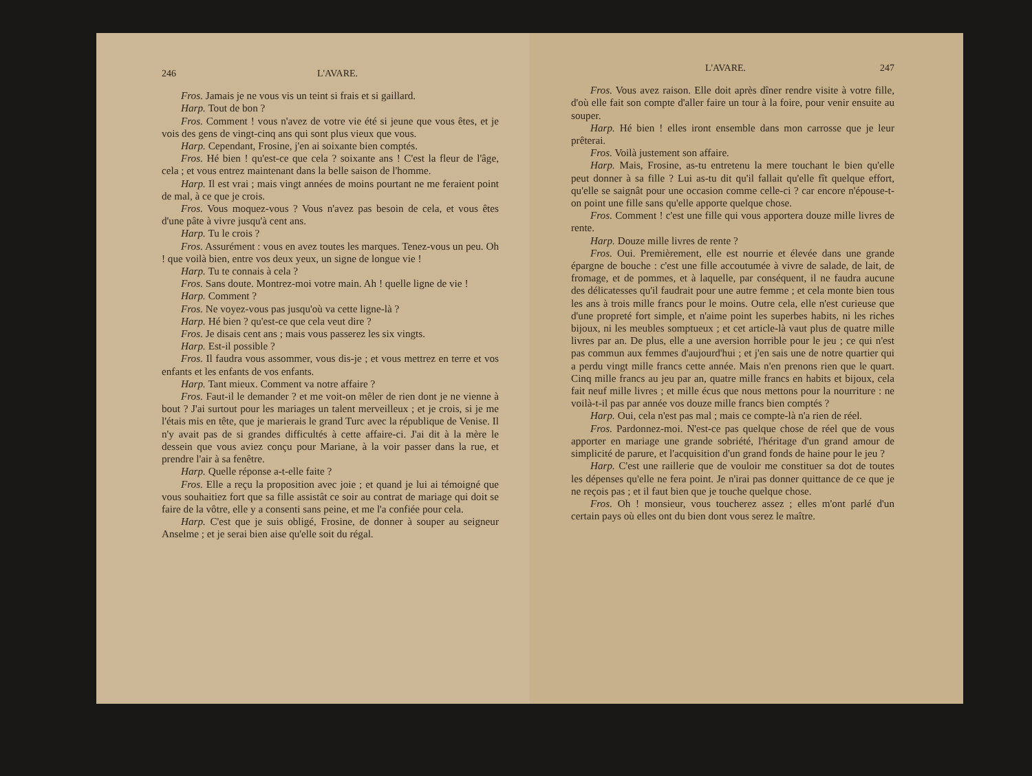246 L'AVARE.
Fros. Jamais je ne vous vis un teint si frais et si gaillard.
Harp. Tout de bon ?
Fros. Comment ! vous n'avez de votre vie été si jeune que vous êtes, et je vois des gens de vingt-cinq ans qui sont plus vieux que vous.
Harp. Cependant, Frosine, j'en ai soixante bien comptés.
Fros. Hé bien ! qu'est-ce que cela ? soixante ans ! C'est la fleur de l'âge, cela ; et vous entrez maintenant dans la belle saison de l'homme.
Harp. Il est vrai ; mais vingt années de moins pourtant ne me feraient point de mal, à ce que je crois.
Fros. Vous moquez-vous ? Vous n'avez pas besoin de cela, et vous êtes d'une pâte à vivre jusqu'à cent ans.
Harp. Tu le crois ?
Fros. Assurément : vous en avez toutes les marques. Tenez-vous un peu. Oh ! que voilà bien, entre vos deux yeux, un signe de longue vie !
Harp. Tu te connais à cela ?
Fros. Sans doute. Montrez-moi votre main. Ah ! quelle ligne de vie !
Harp. Comment ?
Fros. Ne voyez-vous pas jusqu'où va cette ligne-là ?
Harp. Hé bien ? qu'est-ce que cela veut dire ?
Fros. Je disais cent ans ; mais vous passerez les six vingts.
Harp. Est-il possible ?
Fros. Il faudra vous assommer, vous dis-je ; et vous mettrez en terre et vos enfants et les enfants de vos enfants.
Harp. Tant mieux. Comment va notre affaire ?
Fros. Faut-il le demander ? et me voit-on mêler de rien dont je ne vienne à bout ? J'ai surtout pour les mariages un talent merveilleux ; et je crois, si je me l'étais mis en tête, que je marierais le grand Turc avec la république de Venise. Il n'y avait pas de si grandes difficultés à cette affaire-ci. J'ai dit à la mère le dessein que vous aviez conçu pour Mariane, à la voir passer dans la rue, et prendre l'air à sa fenêtre.
Harp. Quelle réponse a-t-elle faite ?
Fros. Elle a reçu la proposition avec joie ; et quand je lui ai témoigné que vous souhaitiez fort que sa fille assistât ce soir au contrat de mariage qui doit se faire de la vôtre, elle y a consenti sans peine, et me l'a confiée pour cela.
Harp. C'est que je suis obligé, Frosine, de donner à souper au seigneur Anselme ; et je serai bien aise qu'elle soit du régal.
L'AVARE. 247
Fros. Vous avez raison. Elle doit après dîner rendre visite à votre fille, d'où elle fait son compte d'aller faire un tour à la foire, pour venir ensuite au souper.
Harp. Hé bien ! elles iront ensemble dans mon carrosse que je leur prêterai.
Fros. Voilà justement son affaire.
Harp. Mais, Frosine, as-tu entretenu la mere touchant le bien qu'elle peut donner à sa fille ? Lui as-tu dit qu'il fallait qu'elle fît quelque effort, qu'elle se saignât pour une occasion comme celle-ci ? car encore n'épouse-t-on point une fille sans qu'elle apporte quelque chose.
Fros. Comment ! c'est une fille qui vous apportera douze mille livres de rente.
Harp. Douze mille livres de rente ?
Fros. Oui. Premièrement, elle est nourrie et élevée dans une grande épargne de bouche : c'est une fille accoutumée à vivre de salade, de lait, de fromage, et de pommes, et à laquelle, par conséquent, il ne faudra aucune des délicatesses qu'il faudrait pour une autre femme ; et cela monte bien tous les ans à trois mille francs pour le moins. Outre cela, elle n'est curieuse que d'une propreté fort simple, et n'aime point les superbes habits, ni les riches bijoux, ni les meubles somptueux ; et cet article-là vaut plus de quatre mille livres par an. De plus, elle a une aversion horrible pour le jeu ; ce qui n'est pas commun aux femmes d'aujourd'hui ; et j'en sais une de notre quartier qui a perdu vingt mille francs cette année. Mais n'en prenons rien que le quart. Cinq mille francs au jeu par an, quatre mille francs en habits et bijoux, cela fait neuf mille livres ; et mille écus que nous mettons pour la nourriture : ne voilà-t-il pas par année vos douze mille francs bien comptés ?
Harp. Oui, cela n'est pas mal ; mais ce compte-là n'a rien de réel.
Fros. Pardonnez-moi. N'est-ce pas quelque chose de réel que de vous apporter en mariage une grande sobriété, l'héritage d'un grand amour de simplicité de parure, et l'acquisition d'un grand fonds de haine pour le jeu ?
Harp. C'est une raillerie que de vouloir me constituer sa dot de toutes les dépenses qu'elle ne fera point. Je n'irai pas donner quittance de ce que je ne reçois pas ; et il faut bien que je touche quelque chose.
Fros. Oh ! monsieur, vous toucherez assez ; elles m'ont parlé d'un certain pays où elles ont du bien dont vous serez le maître.